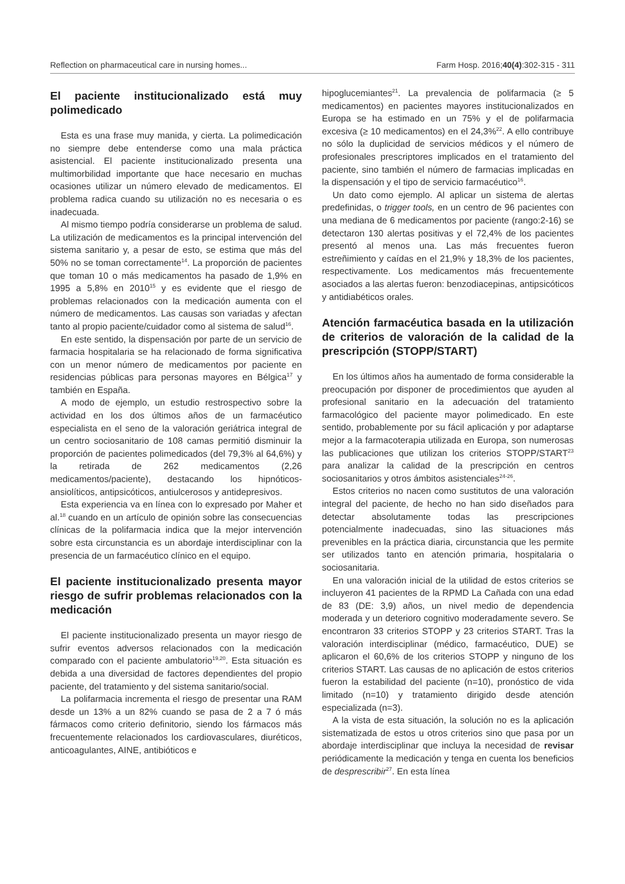Reflection on pharmaceutical care in nursing homes... Farm Hosp. 2016;40(4):302-315 - 311
El paciente institucionalizado está muy polimedicado
Esta es una frase muy manida, y cierta. La polimedicación no siempre debe entenderse como una mala práctica asistencial. El paciente institucionalizado presenta una multimorbilidad importante que hace necesario en muchas ocasiones utilizar un número elevado de medicamentos. El problema radica cuando su utilización no es necesaria o es inadecuada.
Al mismo tiempo podría considerarse un problema de salud. La utilización de medicamentos es la principal intervención del sistema sanitario y, a pesar de esto, se estima que más del 50% no se toman correctamente<sup>14</sup>. La proporción de pacientes que toman 10 o más medicamentos ha pasado de 1,9% en 1995 a 5,8% en 2010<sup>15</sup> y es evidente que el riesgo de problemas relacionados con la medicación aumenta con el número de medicamentos. Las causas son variadas y afectan tanto al propio paciente/cuidador como al sistema de salud<sup>16</sup>.
En este sentido, la dispensación por parte de un servicio de farmacia hospitalaria se ha relacionado de forma significativa con un menor número de medicamentos por paciente en residencias públicas para personas mayores en Bélgica<sup>17</sup> y también en España.
A modo de ejemplo, un estudio restrospectivo sobre la actividad en los dos últimos años de un farmacéutico especialista en el seno de la valoración geriátrica integral de un centro sociosanitario de 108 camas permitió disminuir la proporción de pacientes polimedicados (del 79,3% al 64,6%) y la retirada de 262 medicamentos (2,26 medicamentos/paciente), destacando los hipnóticos-ansiolíticos, antipsicóticos, antiulcerosos y antidepresivos.
Esta experiencia va en línea con lo expresado por Maher et al.<sup>18</sup> cuando en un artículo de opinión sobre las consecuencias clínicas de la polifarmacia indica que la mejor intervención sobre esta circunstancia es un abordaje interdisciplinar con la presencia de un farmacéutico clínico en el equipo.
El paciente institucionalizado presenta mayor riesgo de sufrir problemas relacionados con la medicación
El paciente institucionalizado presenta un mayor riesgo de sufrir eventos adversos relacionados con la medicación comparado con el paciente ambulatorio<sup>19,20</sup>. Esta situación es debida a una diversidad de factores dependientes del propio paciente, del tratamiento y del sistema sanitario/social.
La polifarmacia incrementa el riesgo de presentar una RAM desde un 13% a un 82% cuando se pasa de 2 a 7 ó más fármacos como criterio definitorio, siendo los fármacos más frecuentemente relacionados los cardiovasculares, diuréticos, anticoagulantes, AINE, antibióticos e
hipoglucemiantes<sup>21</sup>. La prevalencia de polifarmacia (≥ 5 medicamentos) en pacientes mayores institucionalizados en Europa se ha estimado en un 75% y el de polifarmacia excesiva (≥ 10 medicamentos) en el 24,3%<sup>22</sup>. A ello contribuye no sólo la duplicidad de servicios médicos y el número de profesionales prescriptores implicados en el tratamiento del paciente, sino también el número de farmacias implicadas en la dispensación y el tipo de servicio farmacéutico<sup>16</sup>.
Un dato como ejemplo. Al aplicar un sistema de alertas predefinidas, o trigger tools, en un centro de 96 pacientes con una mediana de 6 medicamentos por paciente (rango:2-16) se detectaron 130 alertas positivas y el 72,4% de los pacientes presentó al menos una. Las más frecuentes fueron estreñimiento y caídas en el 21,9% y 18,3% de los pacientes, respectivamente. Los medicamentos más frecuentemente asociados a las alertas fueron: benzodiacepinas, antipsicóticos y antidiabéticos orales.
Atención farmacéutica basada en la utilización de criterios de valoración de la calidad de la prescripción (STOPP/START)
En los últimos años ha aumentado de forma considerable la preocupación por disponer de procedimientos que ayuden al profesional sanitario en la adecuación del tratamiento farmacológico del paciente mayor polimedicado. En este sentido, probablemente por su fácil aplicación y por adaptarse mejor a la farmacoterapia utilizada en Europa, son numerosas las publicaciones que utilizan los criterios STOPP/START<sup>23</sup> para analizar la calidad de la prescripción en centros sociosanitarios y otros ámbitos asistenciales<sup>24-26</sup>.
Estos criterios no nacen como sustitutos de una valoración integral del paciente, de hecho no han sido diseñados para detectar absolutamente todas las prescripciones potencialmente inadecuadas, sino las situaciones más prevenibles en la práctica diaria, circunstancia que les permite ser utilizados tanto en atención primaria, hospitalaria o sociosanitaria.
En una valoración inicial de la utilidad de estos criterios se incluyeron 41 pacientes de la RPMD La Cañada con una edad de 83 (DE: 3,9) años, un nivel medio de dependencia moderada y un deterioro cognitivo moderadamente severo. Se encontraron 33 criterios STOPP y 23 criterios START. Tras la valoración interdisciplinar (médico, farmacéutico, DUE) se aplicaron el 60,6% de los criterios STOPP y ninguno de los criterios START. Las causas de no aplicación de estos criterios fueron la estabilidad del paciente (n=10), pronóstico de vida limitado (n=10) y tratamiento dirigido desde atención especializada (n=3).
A la vista de esta situación, la solución no es la aplicación sistematizada de estos u otros criterios sino que pasa por un abordaje interdisciplinar que incluya la necesidad de revisar periódicamente la medicación y tenga en cuenta los beneficios de desprescribir<sup>27</sup>. En esta línea